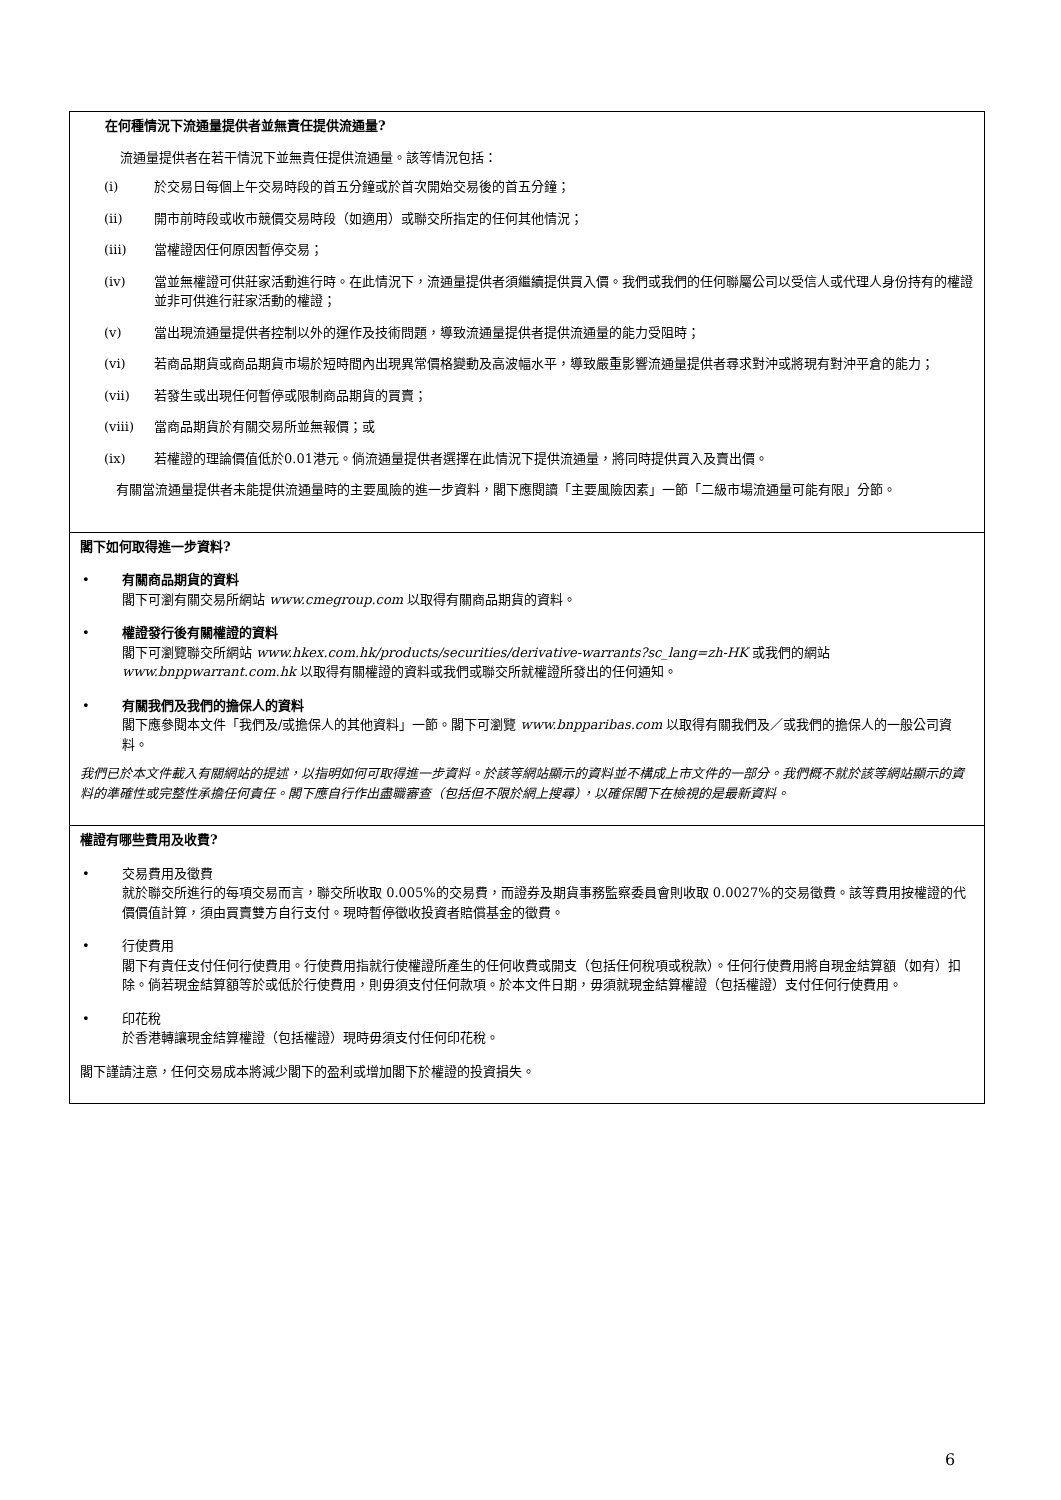在何種情況下流通量提供者並無責任提供流通量?
流通量提供者在若干情況下並無責任提供流通量。該等情況包括：
(i) 於交易日每個上午交易時段的首五分鐘或於首次開始交易後的首五分鐘；
(ii) 開市前時段或收市競價交易時段（如適用）或聯交所指定的任何其他情況；
(iii) 當權證因任何原因暫停交易；
(iv) 當並無權證可供莊家活動進行時。在此情況下，流通量提供者須繼續提供買入價。我們或我們的任何聯屬公司以受信人或代理人身份持有的權證並非可供進行莊家活動的權證；
(v) 當出現流通量提供者控制以外的運作及技術問題，導致流通量提供者提供流通量的能力受阻時；
(vi) 若商品期貨或商品期貨市場於短時間內出現異常價格變動及高波幅水平，導致嚴重影響流通量提供者尋求對沖或將現有對沖平倉的能力；
(vii) 若發生或出現任何暫停或限制商品期貨的買賣；
(viii) 當商品期貨於有關交易所並無報價；或
(ix) 若權證的理論價值低於0.01港元。倘流通量提供者選擇在此情況下提供流通量，將同時提供買入及賣出價。
有關當流通量提供者未能提供流通量時的主要風險的進一步資料，閣下應閱讀「主要風險因素」一節「二級市場流通量可能有限」分節。
閣下如何取得進一步資料?
• 有關商品期貨的資料
閣下可瀏有關交易所網站 www.cmegroup.com 以取得有關商品期貨的資料。
• 權證發行後有關權證的資料
閣下可瀏覽聯交所網站 www.hkex.com.hk/products/securities/derivative-warrants?sc_lang=zh-HK 或我們的網站 www.bnppwarrant.com.hk 以取得有關權證的資料或我們或聯交所就權證所發出的任何通知。
• 有關我們及我們的擔保人的資料
閣下應參閱本文件「我們及/或擔保人的其他資料」一節。閣下可瀏覽 www.bnpparibas.com 以取得有關我們及／或我們的擔保人的一般公司資料。
我們已於本文件載入有關網站的提述，以指明如何可取得進一步資料。於該等網站顯示的資料並不構成上市文件的一部分。我們概不就於該等網站顯示的資料的準確性或完整性承擔任何責任。閣下應自行作出盡職審查（包括但不限於網上搜尋），以確保閣下在檢視的是最新資料。
權證有哪些費用及收費?
• 交易費用及徵費
就於聯交所進行的每項交易而言，聯交所收取 0.005%的交易費，而證券及期貨事務監察委員會則收取 0.0027%的交易徵費。該等費用按權證的代價價值計算，須由買賣雙方自行支付。現時暫停徵收投資者賠償基金的徵費。
• 行使費用
閣下有責任支付任何行使費用。行使費用指就行使權證所產生的任何收費或開支（包括任何稅項或稅款）。任何行使費用將自現金結算額（如有）扣除。倘若現金結算額等於或低於行使費用，則毋須支付任何款項。於本文件日期，毋須就現金結算權證（包括權證）支付任何行使費用。
• 印花稅
於香港轉讓現金結算權證（包括權證）現時毋須支付任何印花稅。
閣下謹請注意，任何交易成本將減少閣下的盈利或增加閣下於權證的投資損失。
6